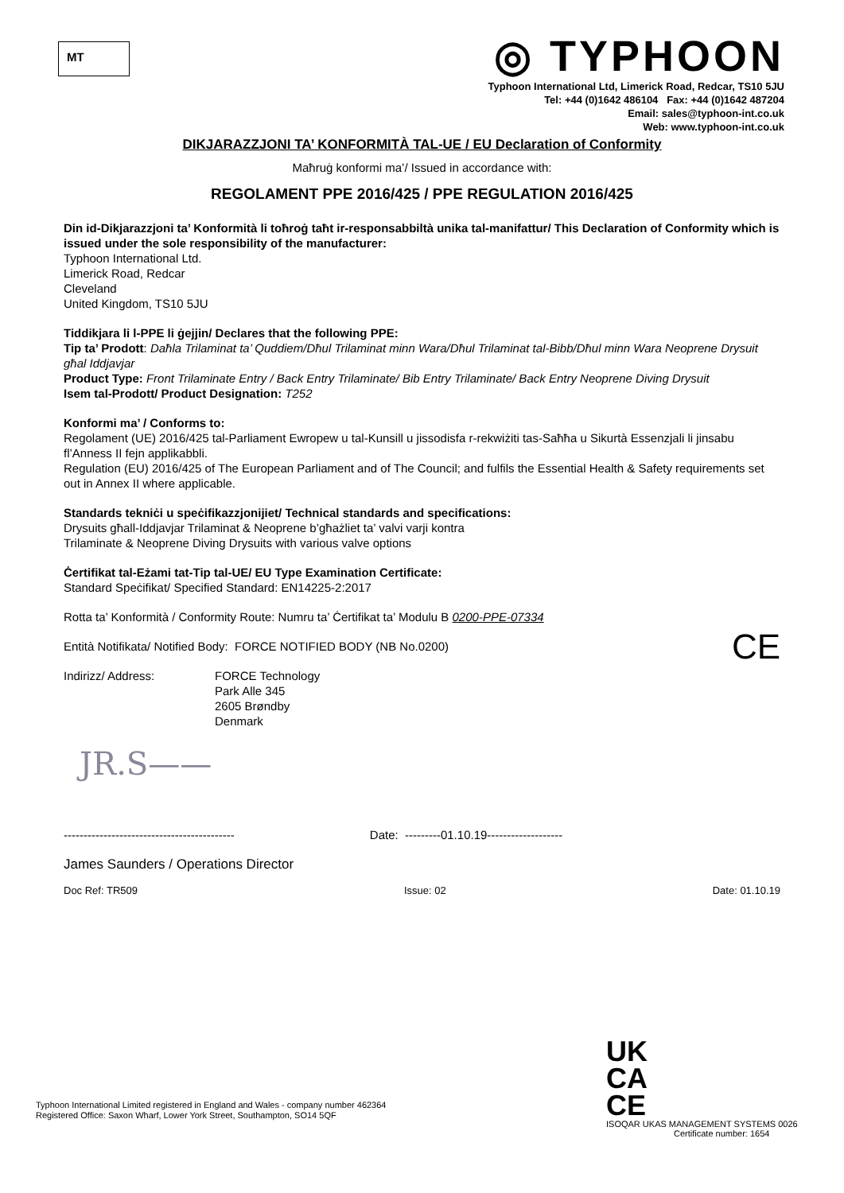MT
◎ TYPHOON
Typhoon International Ltd, Limerick Road, Redcar, TS10 5JU
Tel: +44 (0)1642 486104 Fax: +44 (0)1642 487204
Email: sales@typhoon-int.co.uk
Web: www.typhoon-int.co.uk
DIKJARAZZJONI TA’ KONFORMITÀ TAL-UE / EU Declaration of Conformity
Maħruġ konformi ma’/ Issued in accordance with:
REGOLAMENT PPE 2016/425 / PPE REGULATION 2016/425
Din id-Dikjarazzjoni ta’ Konformità li toħroġ taħt ir-responsabbiltà unika tal-manifattur/ This Declaration of Conformity which is issued under the sole responsibility of the manufacturer:
Typhoon International Ltd.
Limerick Road, Redcar
Cleveland
United Kingdom, TS10 5JU
Tiddikjara li l-PPE li ġejjin/ Declares that the following PPE:
Tip ta’ Prodott: Daħla Trilaminat ta’ Quddiem/Dħul Trilaminat minn Wara/Dħul Trilaminat tal-Bibb/Dħul minn Wara Neoprene Drysuit għal Iddjavjar
Product Type: Front Trilaminate Entry / Back Entry Trilaminate/ Bib Entry Trilaminate/ Back Entry Neoprene Diving Drysuit
Isem tal-Prodott/ Product Designation: T252
Konformi ma’ / Conforms to:
Regolament (UE) 2016/425 tal-Parliament Ewropew u tal-Kunsill u jissodisfa r-rekwiżiti tas-Saħħa u Sikurtà Essenzjali li jinsabu fl’Anness II fejn applikabbli.
Regulation (EU) 2016/425 of The European Parliament and of The Council; and fulfils the Essential Health & Safety requirements set out in Annex II where applicable.
Standards tekniċi u speċifikazzjonijiet/ Technical standards and specifications:
Drysuits għall-Iddjavjar Trilaminat & Neoprene b’għażliet ta’ valvi varji kontra
Trilaminate & Neoprene Diving Drysuits with various valve options
Ċertifikat tal-Eżami tat-Tip tal-UE/ EU Type Examination Certificate:
Standard Speċifikat/ Specified Standard: EN14225-2:2017
Rotta ta’ Konformità / Conformity Route: Numru ta’ Ċertifikat ta’ Modulu B 0200-PPE-07334
Entità Notifikata/ Notified Body: FORCE NOTIFIED BODY (NB No.0200) CE
Indirizz/ Address: FORCE Technology
Park Alle 345
2605 Brøndby
Denmark
JR.S——
------------------------------------------- Date: ---------01.10.19-------------------
James Saunders / Operations Director
Doc Ref: TR509 Issue: 02 Date: 01.10.19
Typhoon International Limited registered in England and Wales - company number 462364
Registered Office: Saxon Wharf, Lower York Street, Southampton, SO14 5QF
UK
CA
CE
ISOQAR UKAS MANAGEMENT SYSTEMS 0026
Certificate number: 1654